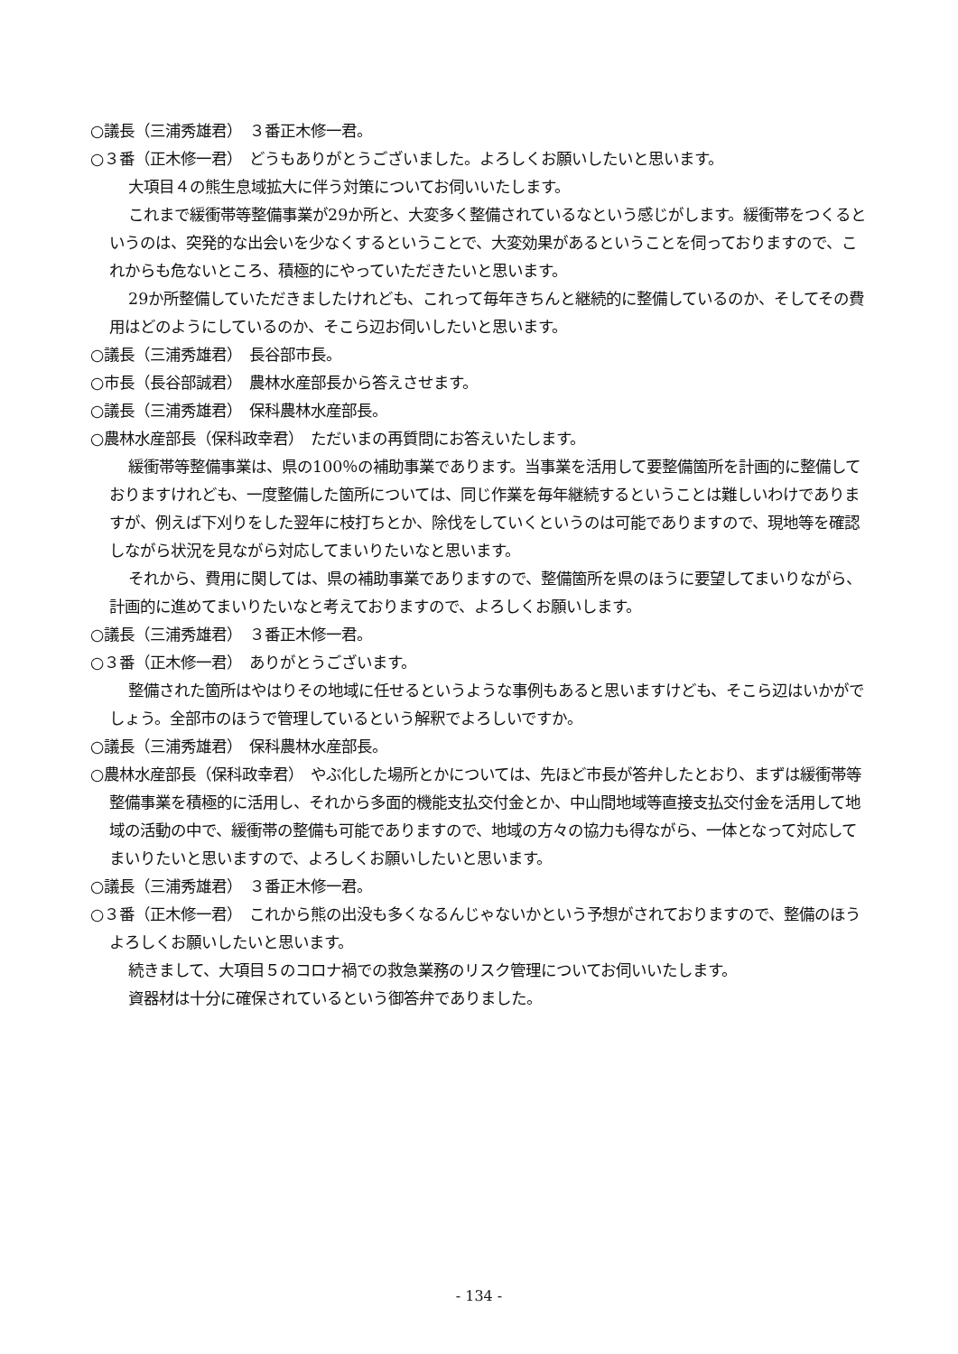○議長（三浦秀雄君）　３番正木修一君。
○３番（正木修一君）　どうもありがとうございました。よろしくお願いしたいと思います。
大項目４の熊生息域拡大に伴う対策についてお伺いいたします。
これまで緩衝帯等整備事業が29か所と、大変多く整備されているなという感じがします。緩衝帯をつくるというのは、突発的な出会いを少なくするということで、大変効果があるということを伺っておりますので、これからも危ないところ、積極的にやっていただきたいと思います。
29か所整備していただきましたけれども、これって毎年きちんと継続的に整備しているのか、そしてその費用はどのようにしているのか、そこら辺お伺いしたいと思います。
○議長（三浦秀雄君）　長谷部市長。
○市長（長谷部誠君）　農林水産部長から答えさせます。
○議長（三浦秀雄君）　保科農林水産部長。
○農林水産部長（保科政幸君）　ただいまの再質問にお答えいたします。
緩衝帯等整備事業は、県の100％の補助事業であります。当事業を活用して要整備箇所を計画的に整備しておりますけれども、一度整備した箇所については、同じ作業を毎年継続するということは難しいわけでありますが、例えば下刈りをした翌年に枝打ちとか、除伐をしていくというのは可能でありますので、現地等を確認しながら状況を見ながら対応してまいりたいなと思います。
それから、費用に関しては、県の補助事業でありますので、整備箇所を県のほうに要望してまいりながら、計画的に進めてまいりたいなと考えておりますので、よろしくお願いします。
○議長（三浦秀雄君）　３番正木修一君。
○３番（正木修一君）　ありがとうございます。
整備された箇所はやはりその地域に任せるというような事例もあると思いますけども、そこら辺はいかがでしょう。全部市のほうで管理しているという解釈でよろしいですか。
○議長（三浦秀雄君）　保科農林水産部長。
○農林水産部長（保科政幸君）　やぶ化した場所とかについては、先ほど市長が答弁したとおり、まずは緩衝帯等整備事業を積極的に活用し、それから多面的機能支払交付金とか、中山間地域等直接支払交付金を活用して地域の活動の中で、緩衝帯の整備も可能でありますので、地域の方々の協力も得ながら、一体となって対応してまいりたいと思いますので、よろしくお願いしたいと思います。
○議長（三浦秀雄君）　３番正木修一君。
○３番（正木修一君）　これから熊の出没も多くなるんじゃないかという予想がされておりますので、整備のほうよろしくお願いしたいと思います。
続きまして、大項目５のコロナ禍での救急業務のリスク管理についてお伺いいたします。
資器材は十分に確保されているという御答弁でありました。
- 134 -